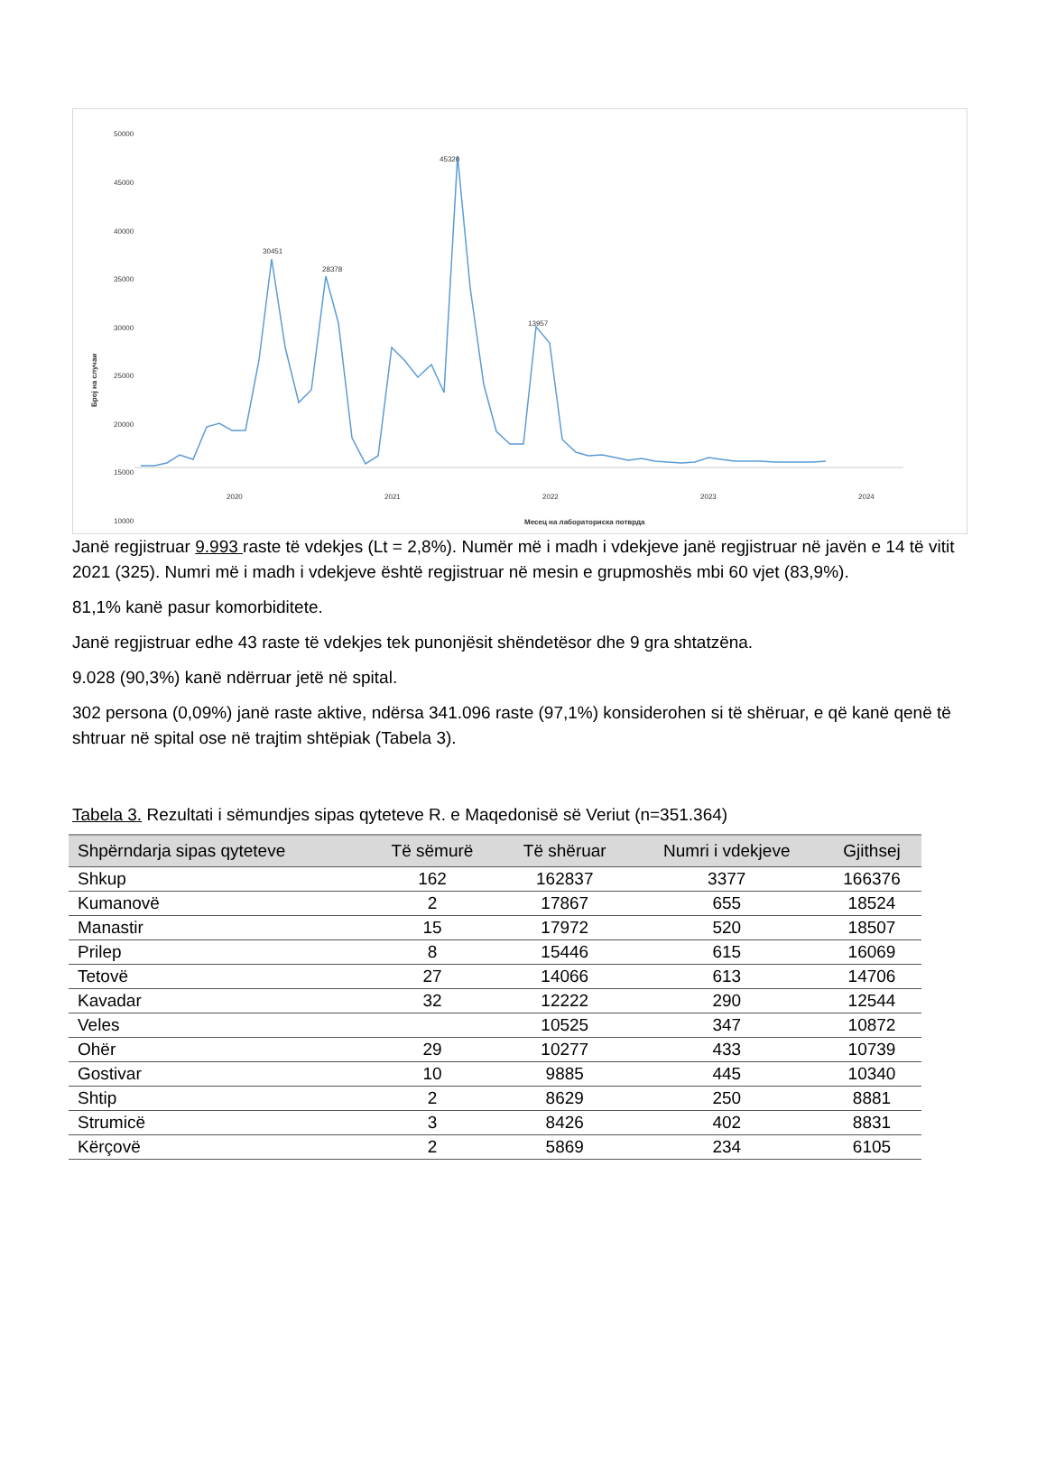50000
45000
40000
35000
30000
25000
20000
15000
10000
Број на случаи
45320
30451
28378
13957
2020
2021
2022
2023
2024
Месец на лабораториска потврда
Janë regjistruar 9.993 raste të vdekjes (Lt = 2,8%). Numër më i madh i vdekjeve janë regjistruar në javën e 14 të vitit 2021 (325). Numri më i madh i vdekjeve është regjistruar në mesin e grupmoshës mbi 60 vjet (83,9%).
81,1% kanë pasur komorbiditete.
Janë regjistruar edhe 43 raste të vdekjes tek punonjësit shëndetësor dhe 9 gra shtatzëna.
9.028 (90,3%) kanë ndërruar jetë në spital.
302 persona (0,09%) janë raste aktive, ndërsa 341.096 raste (97,1%) konsiderohen si të shëruar, e që kanë qenë të shtruar në spital ose në trajtim shtëpiak (Tabela 3).
Tabela 3. Rezultati i sëmundjes sipas qyteteve R. e Maqedonisë së Veriut (n=351.364)
| Shpërndarja sipas qyteteve | Të sëmurë | Të shëruar | Numri i vdekjeve | Gjithsej |
| --- | --- | --- | --- | --- |
| Shkup | 162 | 162837 | 3377 | 166376 |
| Kumanovë | 2 | 17867 | 655 | 18524 |
| Manastir | 15 | 17972 | 520 | 18507 |
| Prilep | 8 | 15446 | 615 | 16069 |
| Tetovë | 27 | 14066 | 613 | 14706 |
| Kavadar | 32 | 12222 | 290 | 12544 |
| Veles | | 10525 | 347 | 10872 |
| Ohër | 29 | 10277 | 433 | 10739 |
| Gostivar | 10 | 9885 | 445 | 10340 |
| Shtip | 2 | 8629 | 250 | 8881 |
| Strumicë | 3 | 8426 | 402 | 8831 |
| Kërçovë | 2 | 5869 | 234 | 6105 |